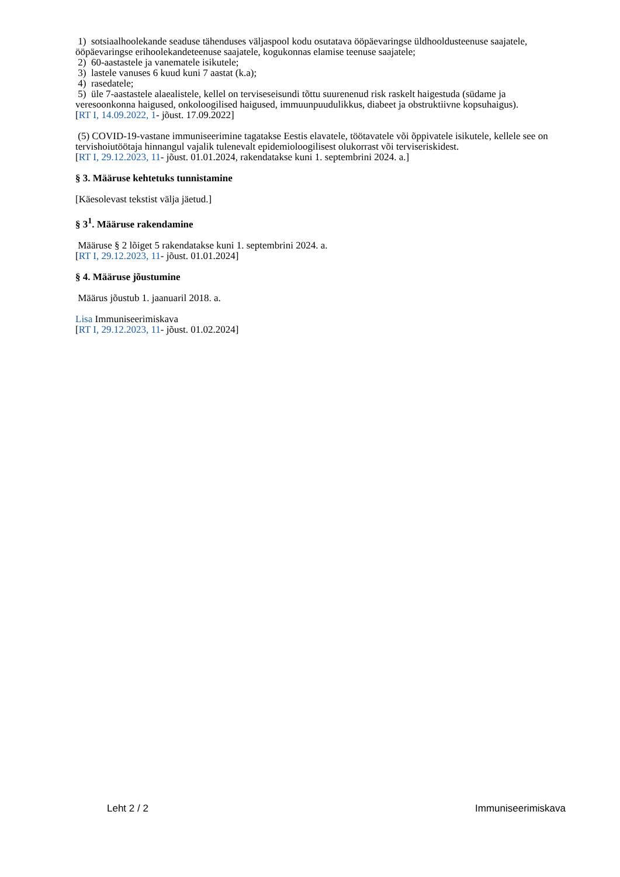1) sotsiaalhoolekande seaduse tähenduses väljaspool kodu osutatava ööpäevaringse üldhooldusteenuse saajatele, ööpäevaringse erihoolekandeteenuse saajatele, kogukonnas elamise teenuse saajatele;
2) 60-aastastele ja vanematele isikutele;
3) lastele vanuses 6 kuud kuni 7 aastat (k.a);
4) rasedatele;
5) üle 7-aastastele alaealistele, kellel on terviseseisundi tõttu suurenenud risk raskelt haigestuda (südame ja veresoonkonna haigused, onkoloogilised haigused, immuunpuudulikkus, diabeet ja obstruktiivne kopsuhaigus).
[RT I, 14.09.2022, 1- jõust. 17.09.2022]
(5) COVID-19-vastane immuniseerimine tagatakse Eestis elavatele, töötavatele või õppivatele isikutele, kellele see on tervishoiutöötaja hinnangul vajalik tulenevalt epidemioloogilisest olukorrast või terviseriskidest.
[RT I, 29.12.2023, 11- jõust. 01.01.2024, rakendatakse kuni 1. septembrini 2024. a.]
§ 3. Määruse kehtetuks tunnistamine
[Käesolevast tekstist välja jäetud.]
§ 3<sup>1</sup>. Määruse rakendamine
Määruse § 2 lõiget 5 rakendatakse kuni 1. septembrini 2024. a.
[RT I, 29.12.2023, 11- jõust. 01.01.2024]
§ 4. Määruse jõustumine
Määrus jõustub 1. jaanuaril 2018. a.
Lisa Immuniseerimiskava
[RT I, 29.12.2023, 11- jõust. 01.02.2024]
Leht 2 / 2 Immuniseerimiskava